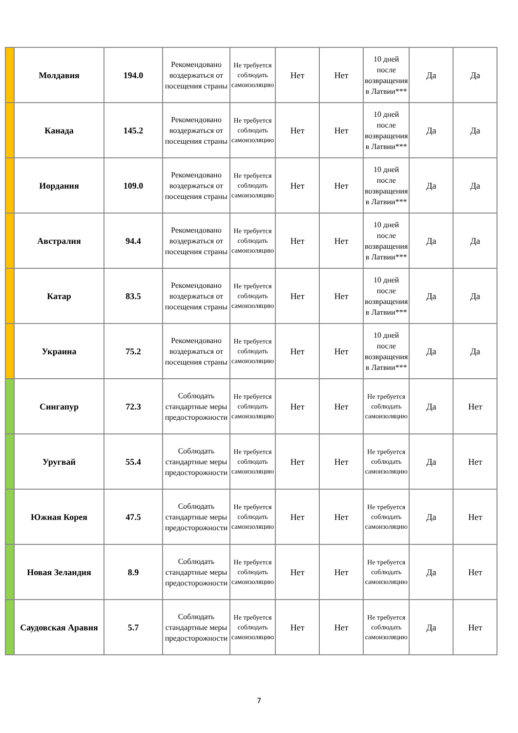| | Молдавия | 194.0 | Рекомендовано воздержаться от посещения страны | Не требуется соблюдать самоизоляцию | Нет | Нет | 10 дней после возвращения в Латвии*** | Да | Да |
| | Канада | 145.2 | Рекомендовано воздержаться от посещения страны | Не требуется соблюдать самоизоляцию | Нет | Нет | 10 дней после возвращения в Латвии*** | Да | Да |
| | Иордания | 109.0 | Рекомендовано воздержаться от посещения страны | Не требуется соблюдать самоизоляцию | Нет | Нет | 10 дней после возвращения в Латвии*** | Да | Да |
| | Австралия | 94.4 | Рекомендовано воздержаться от посещения страны | Не требуется соблюдать самоизоляцию | Нет | Нет | 10 дней после возвращения в Латвии*** | Да | Да |
| | Катар | 83.5 | Рекомендовано воздержаться от посещения страны | Не требуется соблюдать самоизоляцию | Нет | Нет | 10 дней после возвращения в Латвии*** | Да | Да |
| | Украина | 75.2 | Рекомендовано воздержаться от посещения страны | Не требуется соблюдать самоизоляцию | Нет | Нет | 10 дней после возвращения в Латвии*** | Да | Да |
| | Сингапур | 72.3 | Соблюдать стандартные меры предосторожности | Не требуется соблюдать самоизоляцию | Нет | Нет | Не требуется соблюдать самоизоляцию | Да | Нет |
| | Уругвай | 55.4 | Соблюдать стандартные меры предосторожности | Не требуется соблюдать самоизоляцию | Нет | Нет | Не требуется соблюдать самоизоляцию | Да | Нет |
| | Южная Корея | 47.5 | Соблюдать стандартные меры предосторожности | Не требуется соблюдать самоизоляцию | Нет | Нет | Не требуется соблюдать самоизоляцию | Да | Нет |
| | Новая Зеландия | 8.9 | Соблюдать стандартные меры предосторожности | Не требуется соблюдать самоизоляцию | Нет | Нет | Не требуется соблюдать самоизоляцию | Да | Нет |
| | Саудовская Аравия | 5.7 | Соблюдать стандартные меры предосторожности | Не требуется соблюдать самоизоляцию | Нет | Нет | Не требуется соблюдать самоизоляцию | Да | Нет |
7